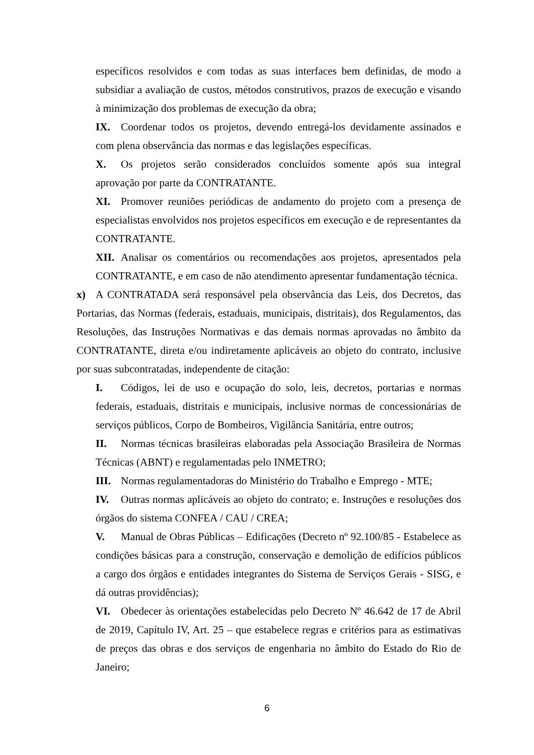específicos resolvidos e com todas as suas interfaces bem definidas, de modo a subsidiar a avaliação de custos, métodos construtivos, prazos de execução e visando à minimização dos problemas de execução da obra;
IX. Coordenar todos os projetos, devendo entregá-los devidamente assinados e com plena observância das normas e das legislações específicas.
X. Os projetos serão considerados concluídos somente após sua integral aprovação por parte da CONTRATANTE.
XI. Promover reuniões periódicas de andamento do projeto com a presença de especialistas envolvidos nos projetos específicos em execução e de representantes da CONTRATANTE.
XII. Analisar os comentários ou recomendações aos projetos, apresentados pela CONTRATANTE, e em caso de não atendimento apresentar fundamentação técnica.
x) A CONTRATADA será responsável pela observância das Leis, dos Decretos, das Portarias, das Normas (federais, estaduais, municipais, distritais), dos Regulamentos, das Resoluções, das Instruções Normativas e das demais normas aprovadas no âmbito da CONTRATANTE, direta e/ou indiretamente aplicáveis ao objeto do contrato, inclusive por suas subcontratadas, independente de citação:
I. Códigos, lei de uso e ocupação do solo, leis, decretos, portarias e normas federais, estaduais, distritais e municipais, inclusive normas de concessionárias de serviços públicos, Corpo de Bombeiros, Vigilância Sanitária, entre outros;
II. Normas técnicas brasileiras elaboradas pela Associação Brasileira de Normas Técnicas (ABNT) e regulamentadas pelo INMETRO;
III. Normas regulamentadoras do Ministério do Trabalho e Emprego - MTE;
IV. Outras normas aplicáveis ao objeto do contrato; e. Instruções e resoluções dos órgãos do sistema CONFEA / CAU / CREA;
V. Manual de Obras Públicas – Edificações (Decreto nº 92.100/85 - Estabelece as condições básicas para a construção, conservação e demolição de edifícios públicos a cargo dos órgãos e entidades integrantes do Sistema de Serviços Gerais - SISG, e dá outras providências);
VI. Obedecer às orientações estabelecidas pelo Decreto Nº 46.642 de 17 de Abril de 2019, Capítulo IV, Art. 25 – que estabelece regras e critérios para as estimativas de preços das obras e dos serviços de engenharia no âmbito do Estado do Rio de Janeiro;
6